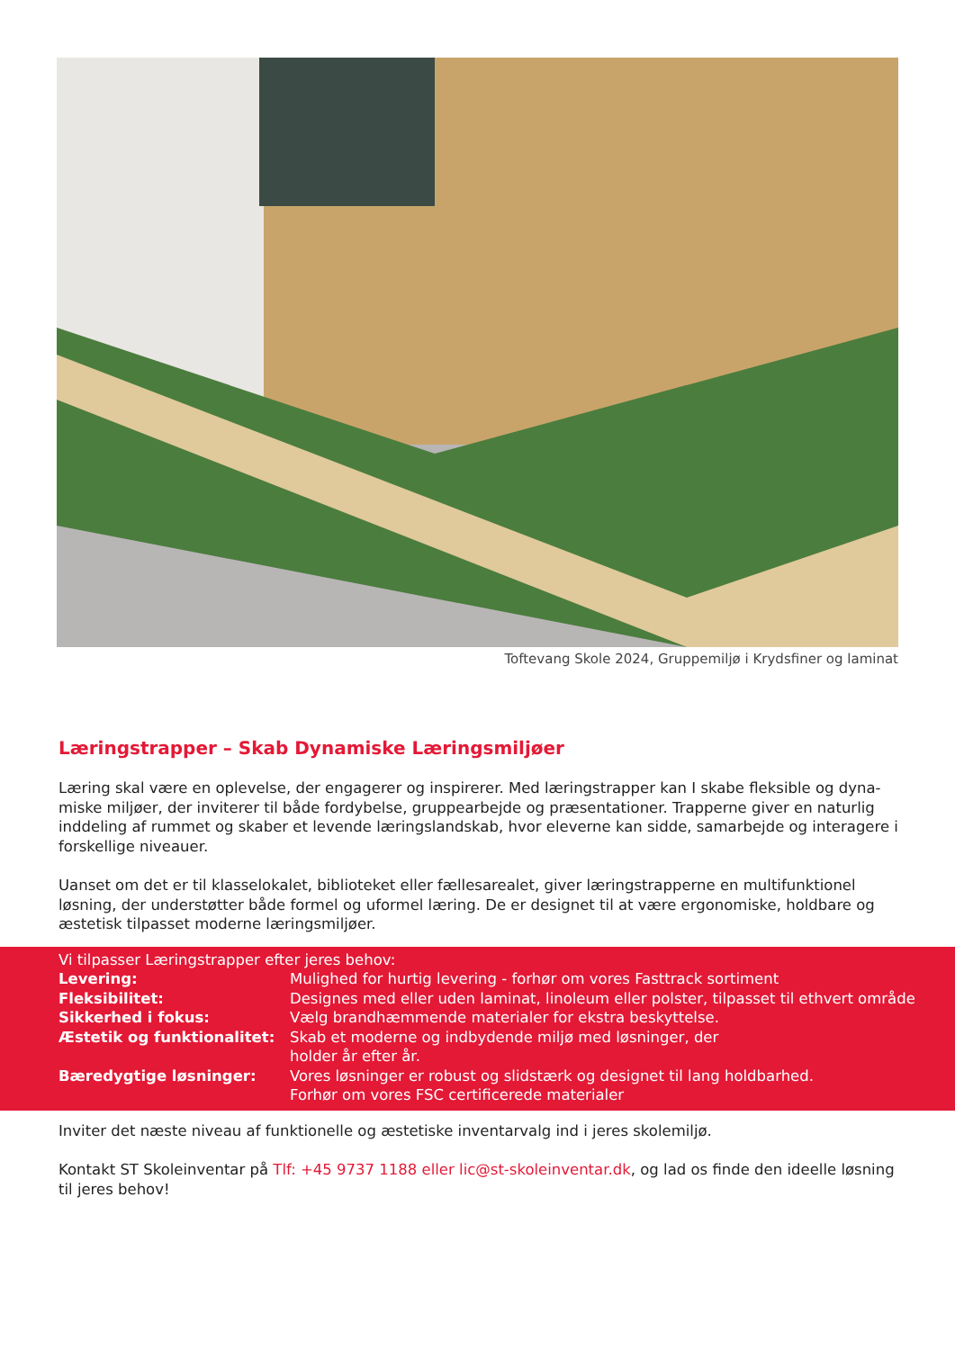Toftevang Skole 2024, Gruppemiljø i Krydsfiner og laminat
Læringstrapper – Skab Dynamiske Læringsmiljøer
Læring skal være en oplevelse, der engagerer og inspirerer. Med læringstrapper kan I skabe fleksible og dyna-miske miljøer, der inviterer til både fordybelse, gruppearbejde og præsentationer. Trapperne giver en naturlig inddeling af rummet og skaber et levende læringslandskab, hvor eleverne kan sidde, samarbejde og interagere i forskellige niveauer.
Uanset om det er til klasselokalet, biblioteket eller fællesarealet, giver læringstrapperne en multifunktionel løsning, der understøtter både formel og uformel læring. De er designet til at være ergonomiske, holdbare og æstetisk tilpasset moderne læringsmiljøer.
Vi tilpasser Læringstrapper efter jeres behov:
Levering: Mulighed for hurtig levering - forhør om vores Fasttrack sortiment
Fleksibilitet: Designes med eller uden laminat, linoleum eller polster, tilpasset til ethvert område
Sikkerhed i fokus: Vælg brandhæmmende materialer for ekstra beskyttelse.
Æstetik og funktionalitet: Skab et moderne og indbydende miljø med løsninger, der
holder år efter år.
Bæredygtige løsninger: Vores løsninger er robust og slidstærk og designet til lang holdbarhed.
Forhør om vores FSC certificerede materialer
Inviter det næste niveau af funktionelle og æstetiske inventarvalg ind i jeres skolemiljø.
Kontakt ST Skoleinventar på Tlf: +45 9737 1188 eller lic@st-skoleinventar.dk, og lad os finde den ideelle løsning til jeres behov!